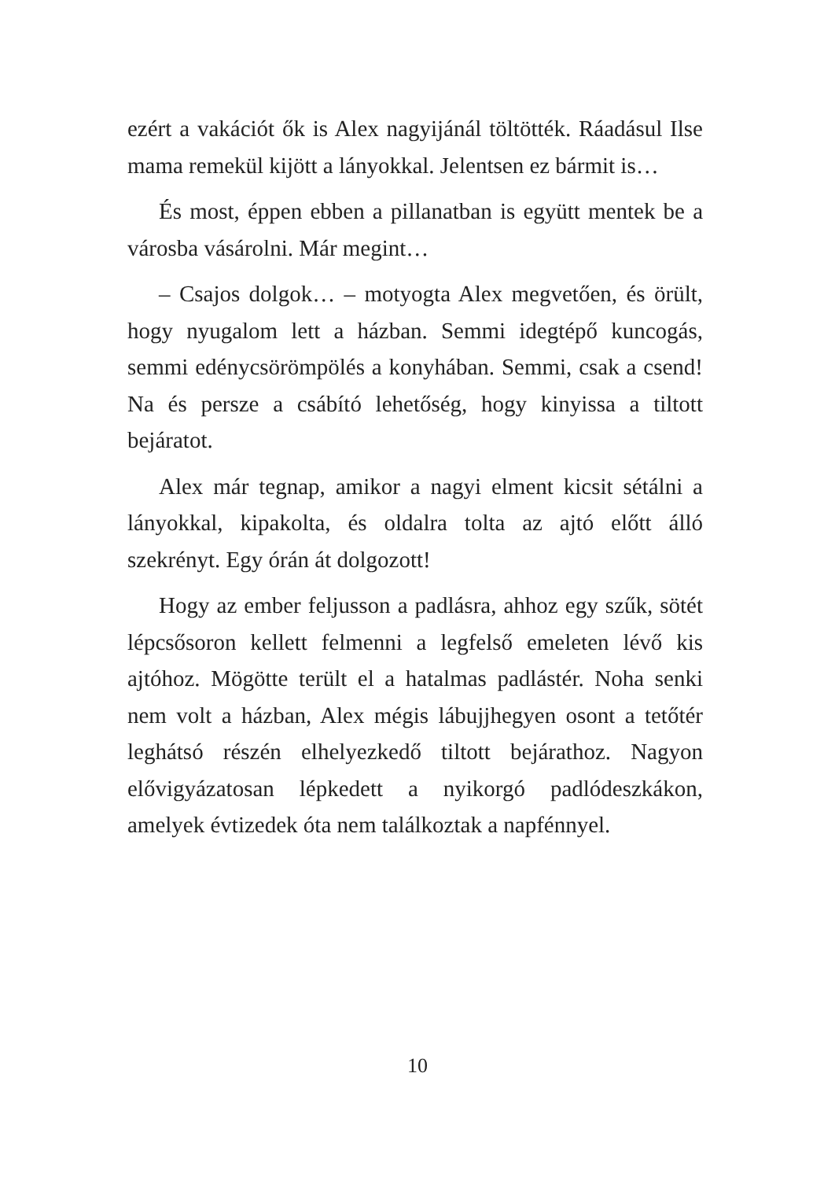ezért a vakációt ők is Alex nagyijánál töltötték. Ráadásul Ilse mama remekül kijött a lányokkal. Jelentsen ez bármit is…
És most, éppen ebben a pillanatban is együtt mentek be a városba vásárolni. Már megint…
– Csajos dolgok… – motyogta Alex megvetően, és örült, hogy nyugalom lett a házban. Semmi idegtépő kuncogás, semmi edénycsörömpölés a konyhában. Semmi, csak a csend! Na és persze a csábító lehetőség, hogy kinyissa a tiltott bejáratot.
Alex már tegnap, amikor a nagyi elment kicsit sétálni a lányokkal, kipakolta, és oldalra tolta az ajtó előtt álló szekrényt. Egy órán át dolgozott!
Hogy az ember feljusson a padlásra, ahhoz egy szűk, sötét lépcsősoron kellett felmenni a legfelső emeleten lévő kis ajtóhoz. Mögötte terült el a hatalmas padlástér. Noha senki nem volt a házban, Alex mégis lábujjhegyen osont a tetőtér leghátsó részén elhelyezkedő tiltott bejárathoz. Nagyon elővigyázatosan lépkedett a nyikorgó padlódeszkákon, amelyek évtizedek óta nem találkoztak a napfénnyel.
10